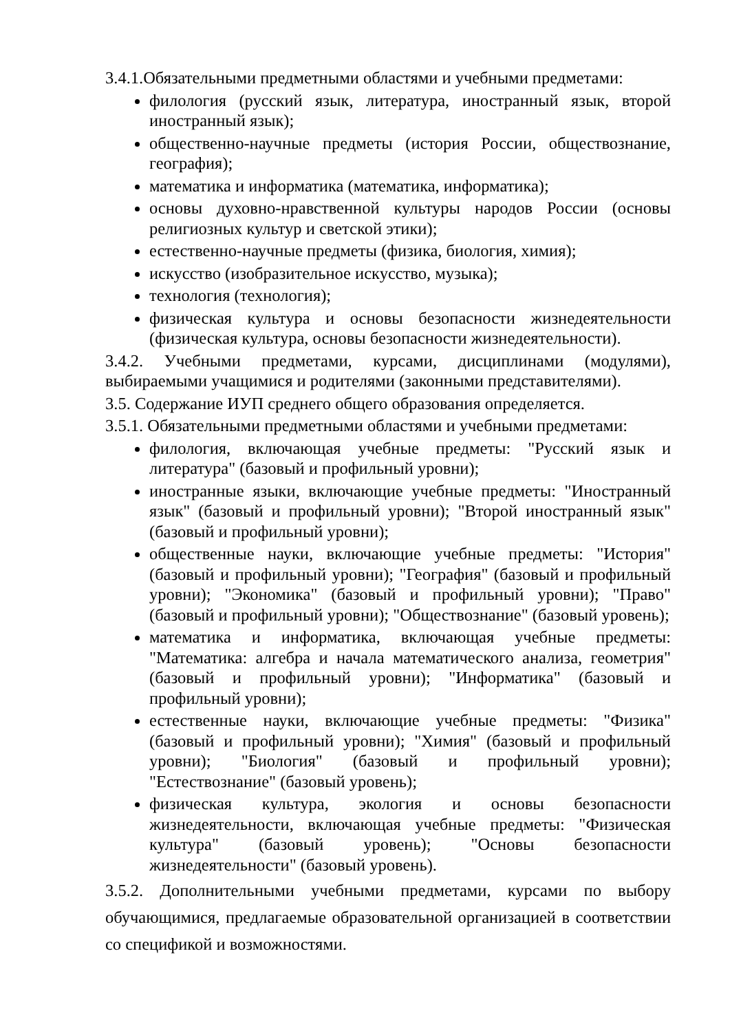3.4.1.Обязательными предметными областями и учебными предметами:
филология (русский язык, литература, иностранный язык, второй иностранный язык);
общественно-научные предметы (история России, обществознание, география);
математика и информатика (математика, информатика);
основы духовно-нравственной культуры народов России (основы религиозных культур и светской этики);
естественно-научные предметы (физика, биология, химия);
искусство (изобразительное искусство, музыка);
технология (технология);
физическая культура и основы безопасности жизнедеятельности (физическая культура, основы безопасности жизнедеятельности).
3.4.2. Учебными предметами, курсами, дисциплинами (модулями), выбираемыми учащимися и родителями (законными представителями).
3.5. Содержание ИУП среднего общего образования определяется.
3.5.1. Обязательными предметными областями и учебными предметами:
филология, включающая учебные предметы: "Русский язык и литература" (базовый и профильный уровни);
иностранные языки, включающие учебные предметы: "Иностранный язык" (базовый и профильный уровни); "Второй иностранный язык" (базовый и профильный уровни);
общественные науки, включающие учебные предметы: "История" (базовый и профильный уровни); "География" (базовый и профильный уровни); "Экономика" (базовый и профильный уровни); "Право" (базовый и профильный уровни); "Обществознание" (базовый уровень);
математика и информатика, включающая учебные предметы: "Математика: алгебра и начала математического анализа, геометрия" (базовый и профильный уровни); "Информатика" (базовый и профильный уровни);
естественные науки, включающие учебные предметы: "Физика" (базовый и профильный уровни); "Химия" (базовый и профильный уровни); "Биология" (базовый и профильный уровни); "Естествознание" (базовый уровень);
физическая культура, экология и основы безопасности жизнедеятельности, включающая учебные предметы: "Физическая культура" (базовый уровень); "Основы безопасности жизнедеятельности" (базовый уровень).
3.5.2. Дополнительными учебными предметами, курсами по выбору обучающимися, предлагаемые образовательной организацией в соответствии со спецификой и возможностями.